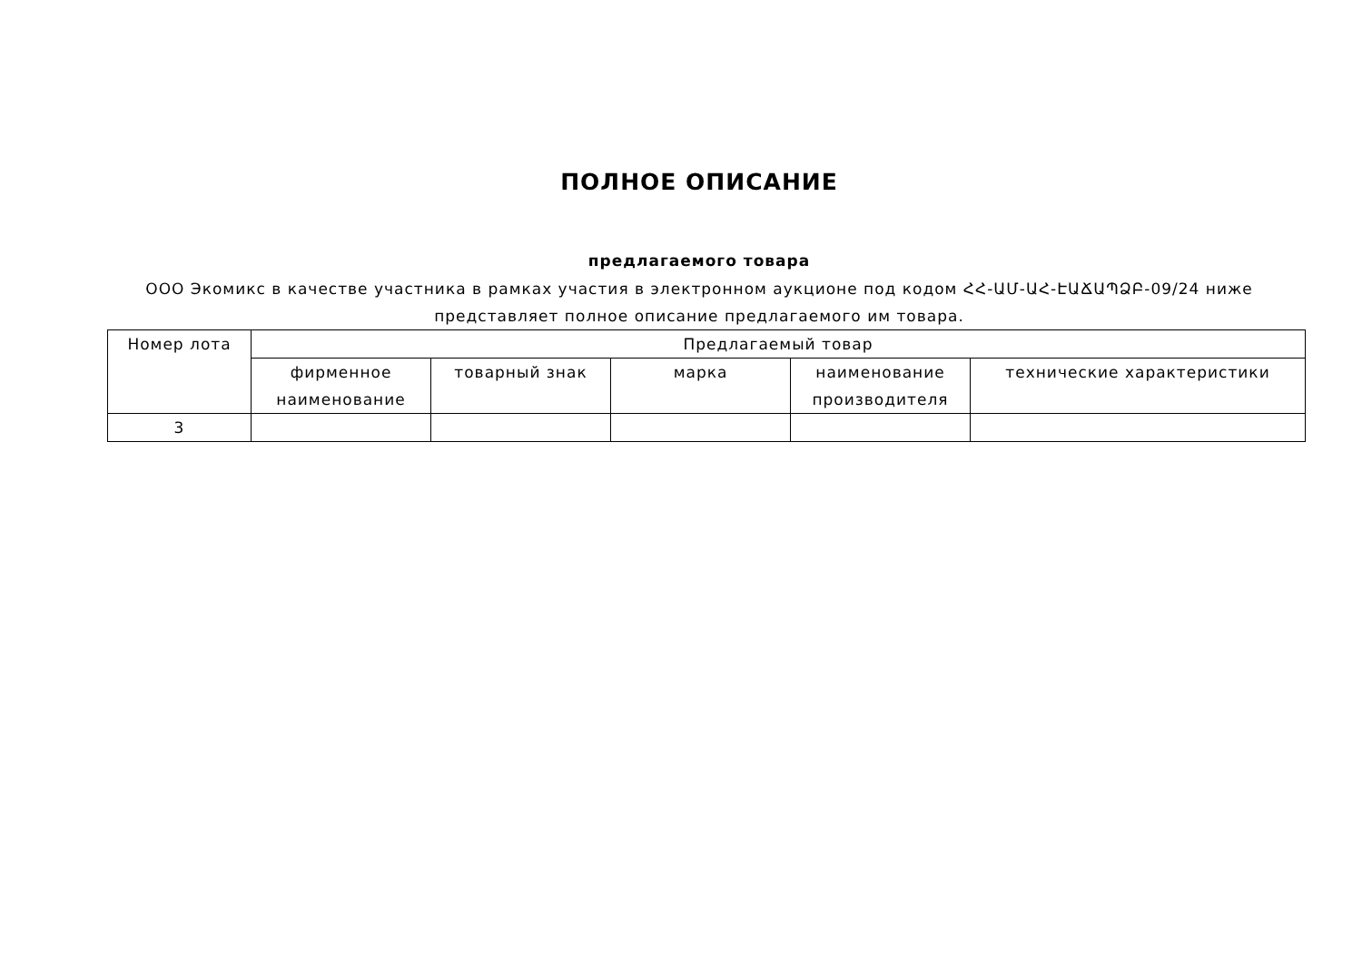ПОЛНОЕ ОПИСАНИЕ
предлагаемого товара
ООО Экомикс в качестве участника в рамках участия в электронном аукционе под кодом ՀՀ-ԱՄ-ԱՀ-ԷԱՃԱՊՁԲ-09/24 ниже представляет полное описание предлагаемого им товара.
| Номер лота | Предлагаемый товар | | | | |
| --- | --- | --- | --- | --- | --- |
| | фирменное наименование | товарный знак | марка | наименование производителя | технические характеристики |
| 3 | | | | | |